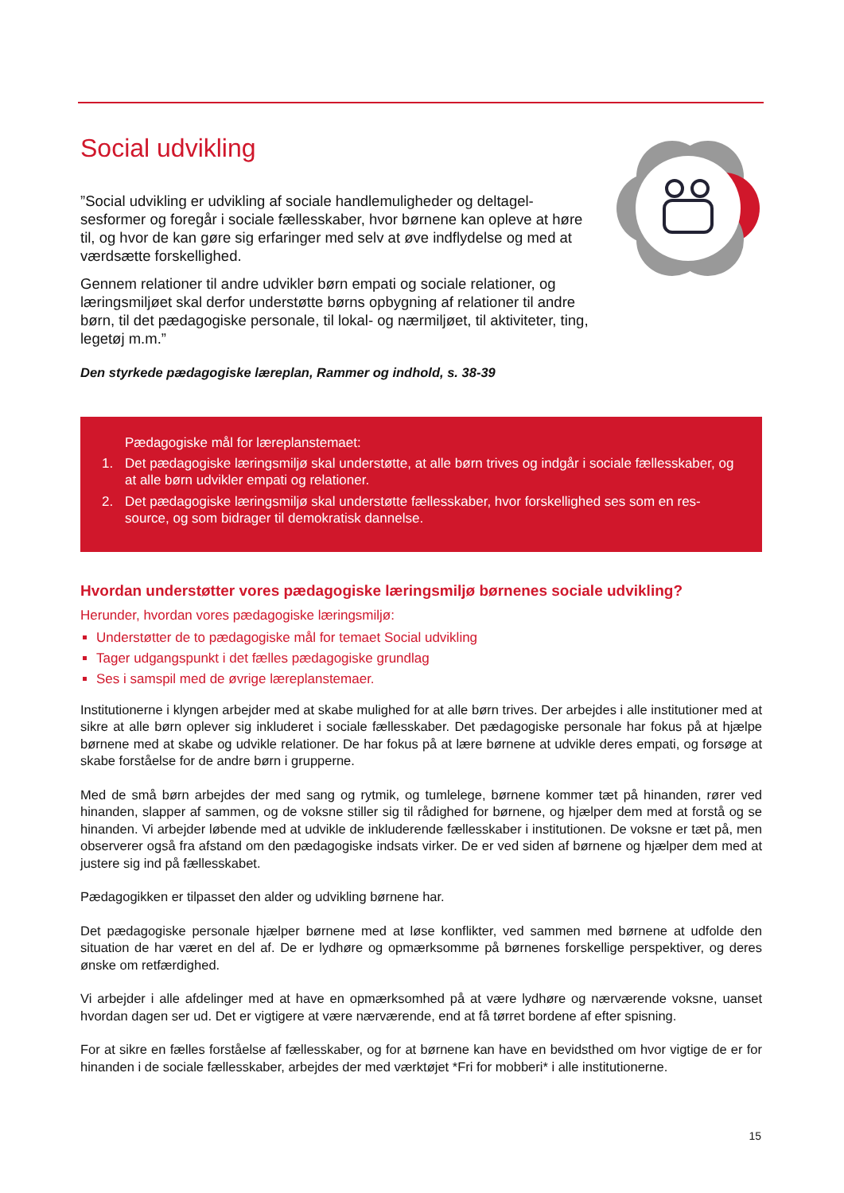Social udvikling
”Social udvikling er udvikling af sociale handlemuligheder og deltagel­sesformer og foregår i sociale fællesskaber, hvor børnene kan opleve at høre til, og hvor de kan gøre sig erfaringer med selv at øve indflydelse og med at værdsætte forskellighed.
Gennem relationer til andre udvikler børn empati og sociale relationer, og læringsmiljøet skal derfor understøtte børns opbygning af relationer til andre børn, til det pædagogiske personale, til lokal- og nærmiljøet, til aktiviteter, ting, legetøj m.m.”
Den styrkede pædagogiske læreplan, Rammer og indhold, s. 38-39
Pædagogiske mål for læreplanstemaet:
1. Det pædagogiske læringsmiljø skal understøtte, at alle børn trives og indgår i sociale fællesskaber, og at alle børn udvikler empati og relationer.
2. Det pædagogiske læringsmiljø skal understøtte fællesskaber, hvor forskellighed ses som en res­source, og som bidrager til demokratisk dannelse.
Hvordan understøtter vores pædagogiske læringsmiljø børnenes sociale udvikling?
Herunder, hvordan vores pædagogiske læringsmiljø:
Understøtter de to pædagogiske mål for temaet Social udvikling
Tager udgangspunkt i det fælles pædagogiske grundlag
Ses i samspil med de øvrige læreplanstemaer.
Institutionerne i klyngen arbejder med at skabe mulighed for at alle børn trives. Der arbejdes i alle institutioner med at sikre at alle børn oplever sig inkluderet i sociale fællesskaber. Det pædagogiske personale har fokus på at hjælpe børnene med at skabe og udvikle relationer. De har fokus på at lære børnene at udvikle deres empati, og forsøge at skabe forståelse for de andre børn i grupperne.
Med de små børn arbejdes der med sang og rytmik, og tumlelege, børnene kommer tæt på hinanden, rører ved hinanden, slapper af sammen, og de voksne stiller sig til rådighed for børnene, og hjælper dem med at forstå og se hinanden. Vi arbejder løbende med at udvikle de inkluderende fællesskaber i institutionen. De voksne er tæt på, men observerer også fra afstand om den pædagogiske indsats virker. De er ved siden af børnene og hjælper dem med at justere sig ind på fællesskabet.
Pædagogikken er tilpasset den alder og udvikling børnene har.
Det pædagogiske personale hjælper børnene med at løse konflikter, ved sammen med børnene at udfolde den situation de har været en del af. De er lydhøre og opmærksomme på børnenes forskellige perspektiver, og deres ønske om retfærdighed.
Vi arbejder i alle afdelinger med at have en opmærksomhed på at være lydhøre og nærværende voksne, uanset hvordan dagen ser ud. Det er vigtigere at være nærværende, end at få tørret bordene af efter spisning.
For at sikre en fælles forståelse af fællesskaber, og for at børnene kan have en bevidsthed om hvor vigtige de er for hinanden i de sociale fællesskaber, arbejdes der med værktøjet *Fri for mobberi* i alle institutionerne.
15